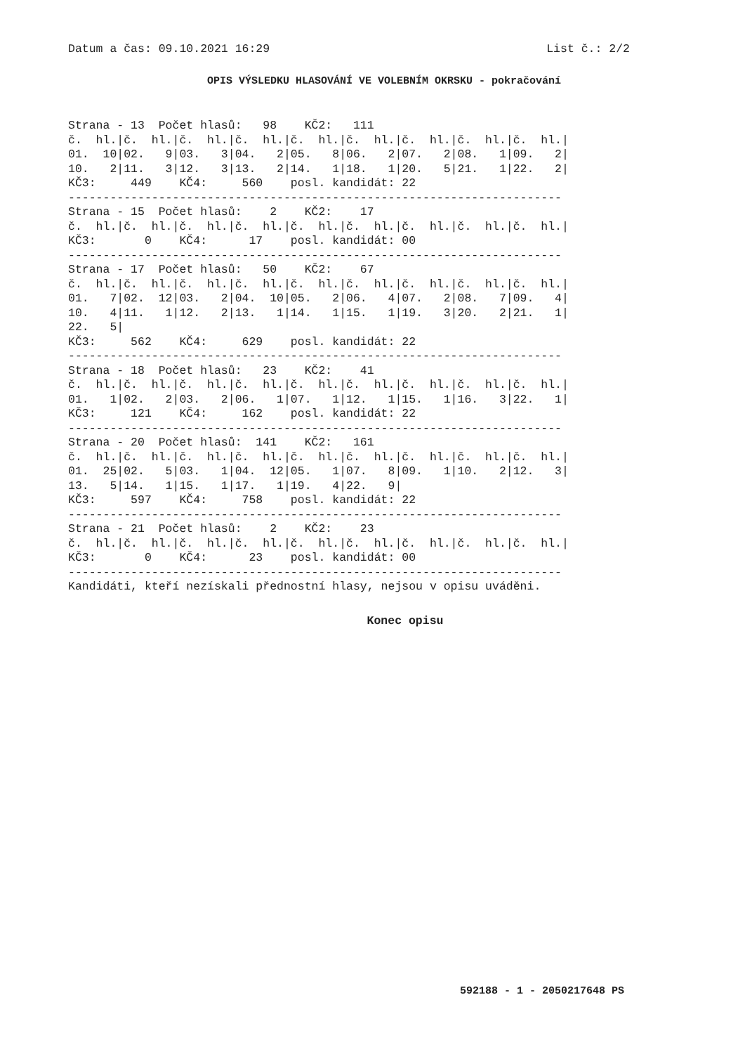Datum a čas: 09.10.2021 16:29 List č.: 2/2
OPIS VÝSLEDKU HLASOVÁNÍ VE VOLEBNÍM OKRSKU - pokračování
Strana - 13  Počet hlasů:   98    KČ2:   111
č.  hl.|č.  hl.|č.  hl.|č.  hl.|č.  hl.|č.  hl.|č.  hl.|č.  hl.|č.  hl.|
01.  10|02.   9|03.   3|04.   2|05.   8|06.   2|07.   2|08.   1|09.   2|
10.   2|11.   3|12.   3|13.   2|14.   1|18.   1|20.   5|21.   1|22.   2|
KČ3:     449    KČ4:     560    posl. kandidát: 22
-----------------------------------------------------------------------
Strana - 15  Počet hlasů:    2    KČ2:    17
č.  hl.|č.  hl.|č.  hl.|č.  hl.|č.  hl.|č.  hl.|č.  hl.|č.  hl.|č.  hl.|
KČ3:       0    KČ4:      17    posl. kandidát: 00
-----------------------------------------------------------------------
Strana - 17  Počet hlasů:   50    KČ2:    67
č.  hl.|č.  hl.|č.  hl.|č.  hl.|č.  hl.|č.  hl.|č.  hl.|č.  hl.|č.  hl.|
01.   7|02.  12|03.   2|04.  10|05.   2|06.   4|07.   2|08.   7|09.   4|
10.   4|11.   1|12.   2|13.   1|14.   1|15.   1|19.   3|20.   2|21.   1|
22.   5|
KČ3:     562    KČ4:     629    posl. kandidát: 22
-----------------------------------------------------------------------
Strana - 18  Počet hlasů:   23    KČ2:    41
č.  hl.|č.  hl.|č.  hl.|č.  hl.|č.  hl.|č.  hl.|č.  hl.|č.  hl.|č.  hl.|
01.   1|02.   2|03.   2|06.   1|07.   1|12.   1|15.   1|16.   3|22.   1|
KČ3:     121    KČ4:     162    posl. kandidát: 22
-----------------------------------------------------------------------
Strana - 20  Počet hlasů:  141    KČ2:   161
č.  hl.|č.  hl.|č.  hl.|č.  hl.|č.  hl.|č.  hl.|č.  hl.|č.  hl.|č.  hl.|
01.  25|02.   5|03.   1|04.  12|05.   1|07.   8|09.   1|10.   2|12.   3|
13.   5|14.   1|15.   1|17.   1|19.   4|22.   9|
KČ3:     597    KČ4:     758    posl. kandidát: 22
-----------------------------------------------------------------------
Strana - 21  Počet hlasů:    2    KČ2:    23
č.  hl.|č.  hl.|č.  hl.|č.  hl.|č.  hl.|č.  hl.|č.  hl.|č.  hl.|č.  hl.|
KČ3:       0    KČ4:      23    posl. kandidát: 00
-----------------------------------------------------------------------
Kandidáti, kteří nezískali přednostní hlasy, nejsou v opisu uváděni.
Konec opisu
592188 - 1 - 2050217648 PS